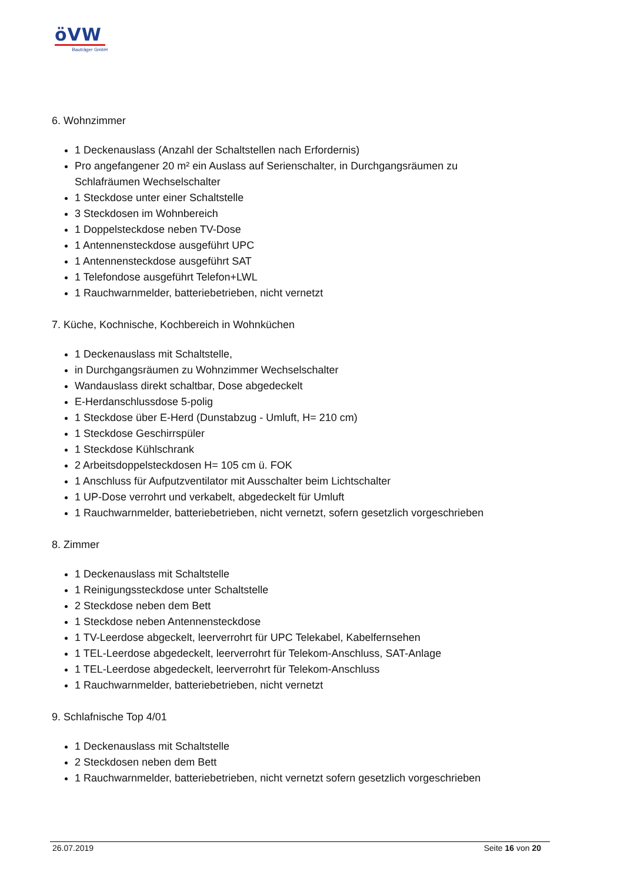öVW
Bauträger GmbH
6. Wohnzimmer
1 Deckenauslass (Anzahl der Schaltstellen nach Erfordernis)
Pro angefangener 20 m² ein Auslass auf Serienschalter, in Durchgangsräumen zu Schlafräumen Wechselschalter
1 Steckdose unter einer Schaltstelle
3 Steckdosen im Wohnbereich
1 Doppelsteckdose neben TV-Dose
1 Antennensteckdose ausgeführt UPC
1 Antennensteckdose ausgeführt SAT
1 Telefondose ausgeführt Telefon+LWL
1 Rauchwarnmelder, batteriebetrieben, nicht vernetzt
7. Küche, Kochnische, Kochbereich in Wohnküchen
1 Deckenauslass mit Schaltstelle,
in Durchgangsräumen zu Wohnzimmer Wechselschalter
Wandauslass direkt schaltbar, Dose abgedeckelt
E-Herdanschlussdose 5-polig
1 Steckdose über E-Herd (Dunstabzug - Umluft, H= 210 cm)
1 Steckdose Geschirrspüler
1 Steckdose Kühlschrank
2 Arbeitsdoppelsteckdosen H= 105 cm ü. FOK
1 Anschluss für Aufputzventilator mit Ausschalter beim Lichtschalter
1 UP-Dose verrohrt und verkabelt, abgedeckelt für Umluft
1 Rauchwarnmelder, batteriebetrieben, nicht vernetzt, sofern gesetzlich vorgeschrieben
8. Zimmer
1 Deckenauslass mit Schaltstelle
1 Reinigungssteckdose unter Schaltstelle
2 Steckdose neben dem Bett
1 Steckdose neben Antennensteckdose
1 TV-Leerdose abgeckelt, leerverrohrt für UPC Telekabel, Kabelfernsehen
1 TEL-Leerdose abgedeckelt, leerverrohrt für Telekom-Anschluss, SAT-Anlage
1 TEL-Leerdose abgedeckelt, leerverrohrt für Telekom-Anschluss
1 Rauchwarnmelder, batteriebetrieben, nicht vernetzt
9. Schlafnische Top 4/01
1 Deckenauslass mit Schaltstelle
2 Steckdosen neben dem Bett
1 Rauchwarnmelder, batteriebetrieben, nicht vernetzt sofern gesetzlich vorgeschrieben
26.07.2019 Seite 16 von 20